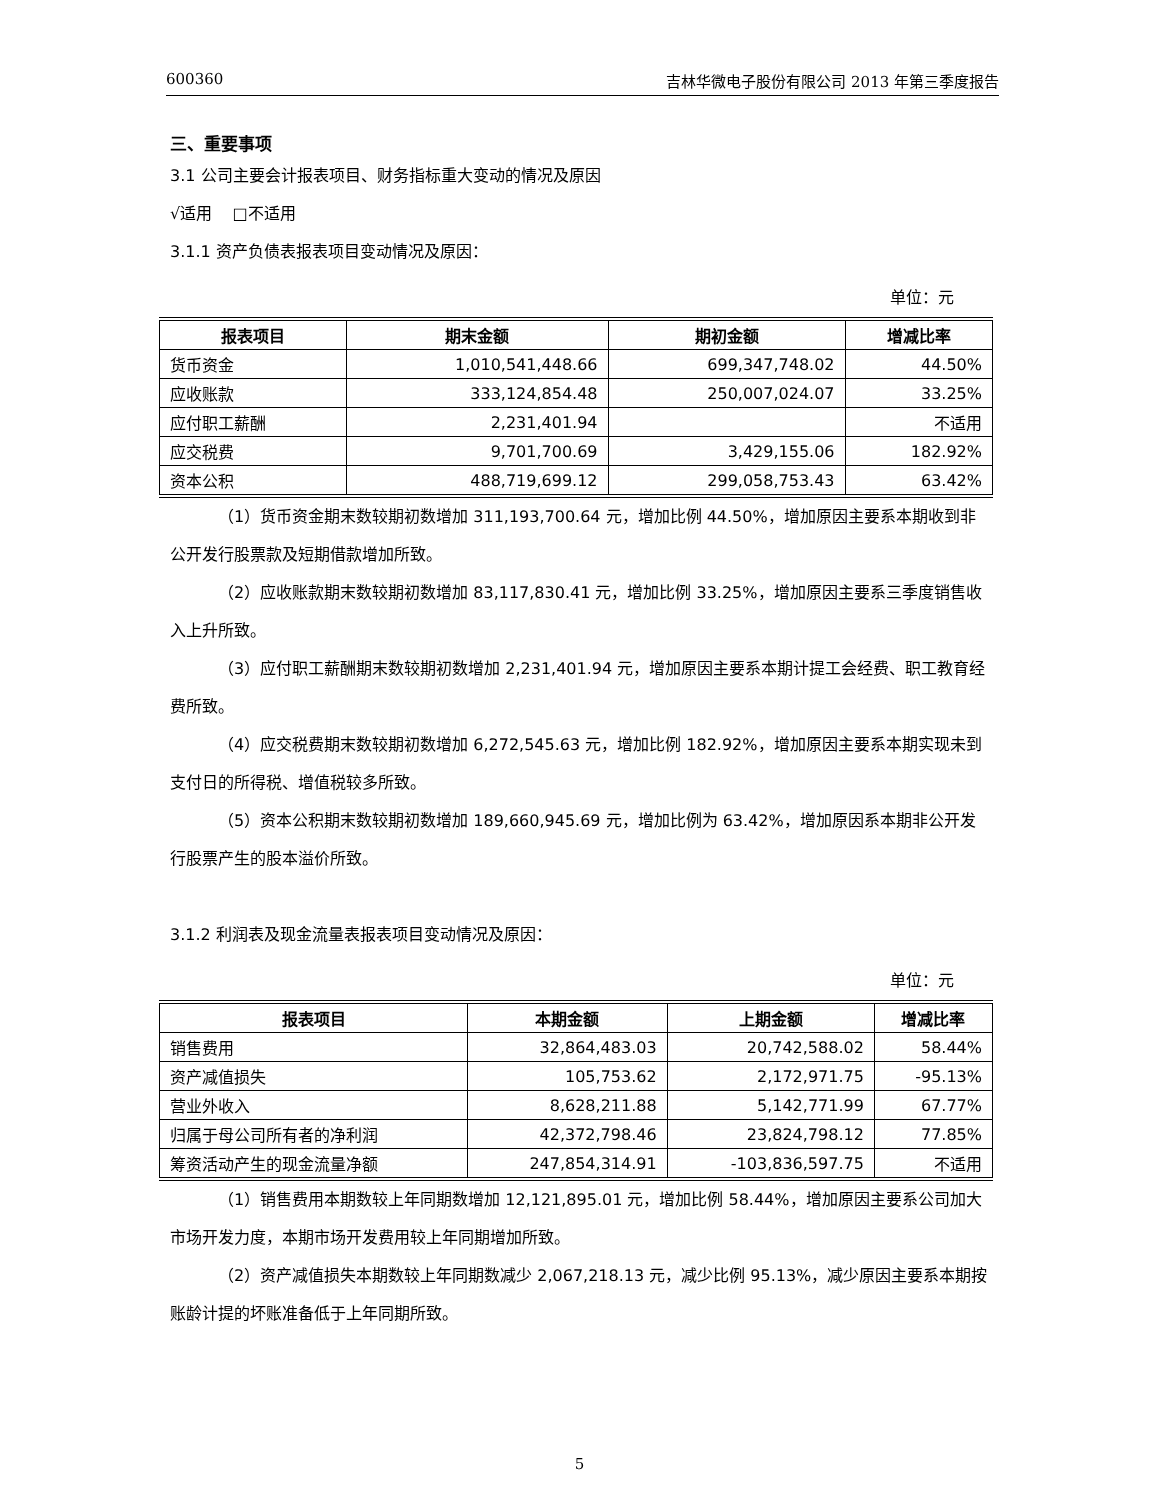600360 吉林华微电子股份有限公司 2013 年第三季度报告
三、重要事项
3.1 公司主要会计报表项目、财务指标重大变动的情况及原因
√适用 □不适用
3.1.1 资产负债表报表项目变动情况及原因：
单位：元
| 报表项目 | 期末金额 | 期初金额 | 增减比率 |
| --- | --- | --- | --- |
| 货币资金 | 1,010,541,448.66 | 699,347,748.02 | 44.50% |
| 应收账款 | 333,124,854.48 | 250,007,024.07 | 33.25% |
| 应付职工薪酬 | 2,231,401.94 | | 不适用 |
| 应交税费 | 9,701,700.69 | 3,429,155.06 | 182.92% |
| 资本公积 | 488,719,699.12 | 299,058,753.43 | 63.42% |
（1）货币资金期末数较期初数增加 311,193,700.64 元，增加比例 44.50%，增加原因主要系本期收到非公开发行股票款及短期借款增加所致。
（2）应收账款期末数较期初数增加 83,117,830.41 元，增加比例 33.25%，增加原因主要系三季度销售收入上升所致。
（3）应付职工薪酬期末数较期初数增加 2,231,401.94 元，增加原因主要系本期计提工会经费、职工教育经费所致。
（4）应交税费期末数较期初数增加 6,272,545.63 元，增加比例 182.92%，增加原因主要系本期实现未到支付日的所得税、增值税较多所致。
（5）资本公积期末数较期初数增加 189,660,945.69 元，增加比例为 63.42%，增加原因系本期非公开发行股票产生的股本溢价所致。
3.1.2 利润表及现金流量表报表项目变动情况及原因：
单位：元
| 报表项目 | 本期金额 | 上期金额 | 增减比率 |
| --- | --- | --- | --- |
| 销售费用 | 32,864,483.03 | 20,742,588.02 | 58.44% |
| 资产减值损失 | 105,753.62 | 2,172,971.75 | -95.13% |
| 营业外收入 | 8,628,211.88 | 5,142,771.99 | 67.77% |
| 归属于母公司所有者的净利润 | 42,372,798.46 | 23,824,798.12 | 77.85% |
| 筹资活动产生的现金流量净额 | 247,854,314.91 | -103,836,597.75 | 不适用 |
（1）销售费用本期数较上年同期数增加 12,121,895.01 元，增加比例 58.44%，增加原因主要系公司加大市场开发力度，本期市场开发费用较上年同期增加所致。
（2）资产减值损失本期数较上年同期数减少 2,067,218.13 元，减少比例 95.13%，减少原因主要系本期按账龄计提的坏账准备低于上年同期所致。
5